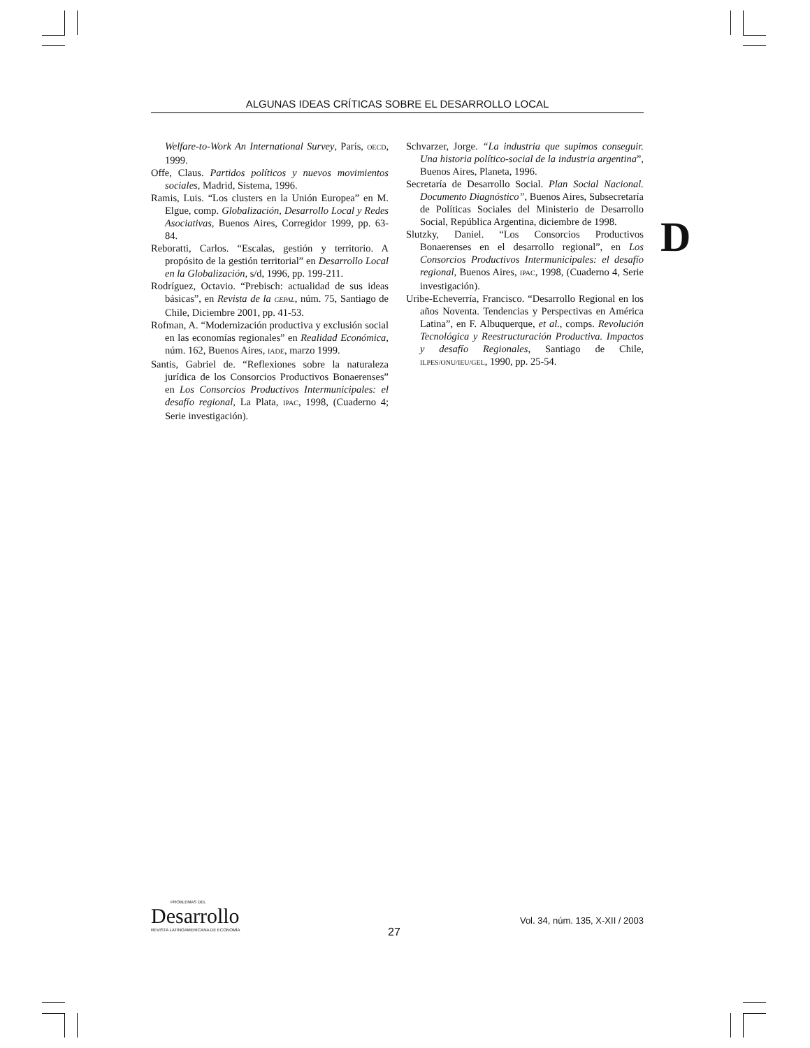ALGUNAS IDEAS CRÍTICAS SOBRE EL DESARROLLO LOCAL
Welfare-to-Work An International Survey, París, OECD, 1999.
Offe, Claus. Partidos políticos y nuevos movimientos sociales, Madrid, Sistema, 1996.
Ramis, Luis. “Los clusters en la Unión Europea” en M. Elgue, comp. Globalización, Desarrollo Local y Redes Asociativas, Buenos Aires, Corregidor 1999, pp. 63-84.
Reboratti, Carlos. “Escalas, gestión y territorio. A propósito de la gestión territorial” en Desarrollo Local en la Globalización, s/d, 1996, pp. 199-211.
Rodríguez, Octavio. “Prebisch: actualidad de sus ideas básicas”, en Revista de la CEPAL, núm. 75, Santiago de Chile, Diciembre 2001, pp. 41-53.
Rofman, A. “Modernización productiva y exclusión social en las economías regionales” en Realidad Económica, núm. 162, Buenos Aires, IADE, marzo 1999.
Santis, Gabriel de. “Reflexiones sobre la naturaleza jurídica de los Consorcios Productivos Bonaerenses” en Los Consorcios Productivos Intermunicipales: el desafío regional, La Plata, IPAC, 1998, (Cuaderno 4; Serie investigación).
Schvarzer, Jorge. “La industria que supimos conseguir. Una historia político-social de la industria argentina”, Buenos Aires, Planeta, 1996.
Secretaría de Desarrollo Social. Plan Social Nacional. Documento Diagnóstico”, Buenos Aires, Subsecretaría de Políticas Sociales del Ministerio de Desarrollo Social, República Argentina, diciembre de 1998.
Slutzky, Daniel. “Los Consorcios Productivos Bonaerenses en el desarrollo regional”, en Los Consorcios Productivos Intermunicipales: el desafío regional, Buenos Aires, IPAC, 1998, (Cuaderno 4, Serie investigación).
Uribe-Echeverría, Francisco. “Desarrollo Regional en los años Noventa. Tendencias y Perspectivas en América Latina”, en F. Albuquerque, et al., comps. Revolución Tecnológica y Reestructuración Productiva. Impactos y desafío Regionales, Santiago de Chile, ILPES/ONU/IEU/GEL, 1990, pp. 25-54.
D
PROBLEMAS DEL
Desarrollo
REVISTA LATINOAMERICANA DE ECONOMÍA
27
Vol. 34, núm. 135, X-XII / 2003